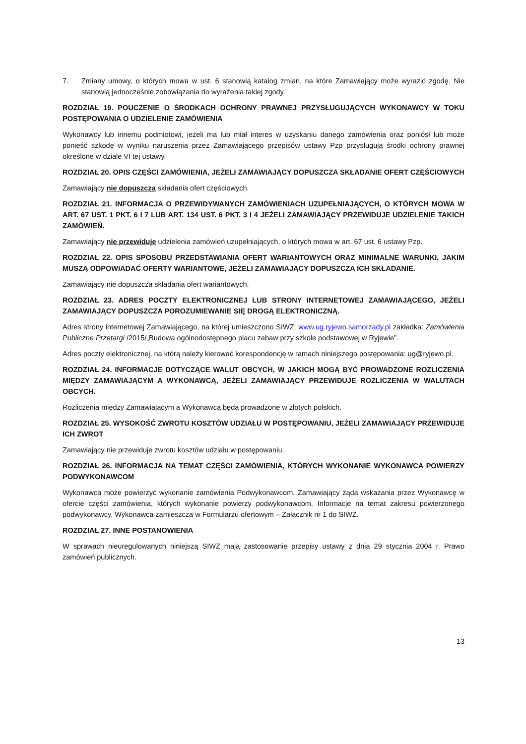7. Zmiany umowy, o których mowa w ust. 6 stanowią katalog zmian, na które Zamawiający może wyrazić zgodę. Nie stanowią jednocześnie zobowiązania do wyrażenia takiej zgody.
ROZDZIAŁ 19. POUCZENIE O ŚRODKACH OCHRONY PRAWNEJ PRZYSŁUGUJĄCYCH WYKONAWCY W TOKU POSTĘPOWANIA O UDZIELENIE ZAMÓWIENIA
Wykonawcy lub innemu podmiotowi, jeżeli ma lub miał interes w uzyskaniu danego zamówienia oraz poniósł lub może ponieść szkodę w wyniku naruszenia przez Zamawiającego przepisów ustawy Pzp przysługują środki ochrony prawnej określone w dziale VI tej ustawy.
ROZDZIAŁ 20. OPIS CZĘŚCI ZAMÓWIENIA, JEŻELI ZAMAWIAJĄCY DOPUSZCZA SKŁADANIE OFERT CZĘŚCIOWYCH
Zamawiający nie dopuszcza składania ofert częściowych.
ROZDZIAŁ 21. INFORMACJA O PRZEWIDYWANYCH ZAMÓWIENIACH UZUPEŁNIAJĄCYCH, O KTÓRYCH MOWA W ART. 67 UST. 1 PKT. 6 I 7 LUB ART. 134 UST. 6 PKT. 3 I 4 JEŻELI ZAMAWIAJĄCY PRZEWIDUJE UDZIELENIE TAKICH ZAMÓWIEŃ.
Zamawiający nie przewiduje udzielenia zamówień uzupełniających, o których mowa w art. 67 ust. 6 ustawy Pzp.
ROZDZIAŁ 22. OPIS SPOSOBU PRZEDSTAWIANIA OFERT WARIANTOWYCH ORAZ MINIMALNE WARUNKI, JAKIM MUSZĄ ODPOWIADAĆ OFERTY WARIANTOWE, JEŻELI ZAMAWIAJĄCY DOPUSZCZA ICH SKŁADANIE.
Zamawiający nie dopuszcza składania ofert wariantowych.
ROZDZIAŁ 23. ADRES POCZTY ELEKTRONICZNEJ LUB STRONY INTERNETOWEJ ZAMAWIAJĄCEGO, JEŻELI ZAMAWIAJĄCY DOPUSZCZA POROZUMIEWANIE SIĘ DROGĄ ELEKTRONICZNĄ.
Adres strony internetowej Zamawiającego, na której umieszczono SIWZ: www.ug.ryjewo.samorzady.pl zakładka: Zamówienia Publiczne Przetargi /2015/„Budowa ogólnodostępnego placu zabaw przy szkole podstawowej w Ryjewie”.
Adres poczty elektronicznej, na którą należy kierować korespondencję w ramach niniejszego postępowania: ug@ryjewo.pl.
ROZDZIAŁ 24. INFORMACJE DOTYCZĄCE WALUT OBCYCH, W JAKICH MOGĄ BYĆ PROWADZONE ROZLICZENIA MIĘDZY ZAMAWIAJĄCYM A WYKONAWCĄ, JEŻELI ZAMAWIAJĄCY PRZEWIDUJE ROZLICZENIA W WALUTACH OBCYCH.
Rozliczenia między Zamawiającym a Wykonawcą będą prowadzone w złotych polskich.
ROZDZIAŁ 25. WYSOKOŚĆ ZWROTU KOSZTÓW UDZIAŁU W POSTĘPOWANIU, JEŻELI ZAMAWIAJĄCY PRZEWIDUJE ICH ZWROT
Zamawiający nie przewiduje zwrotu kosztów udziału w postępowaniu.
ROZDZIAŁ 26. INFORMACJA NA TEMAT CZĘŚCI ZAMÓWIENIA, KTÓRYCH WYKONANIE WYKONAWCA POWIERZY PODWYKONAWCOM
Wykonawca może powierzyć wykonanie zamówienia Podwykonawcom. Zamawiający żąda wskazania przez Wykonawcę w ofercie części zamówienia, których wykonanie powierzy podwykonawcom. Informacje na temat zakresu powierzonego podwykonawcy, Wykonawca zamieszcza w Formularzu ofertowym – Załącznik nr 1 do SIWZ.
ROZDZIAŁ 27. INNE POSTANOWIENIA
W sprawach nieuregulowanych niniejszą SIWZ mają zastosowanie przepisy ustawy z dnia 29 stycznia 2004 r. Prawo zamówień publicznych.
13